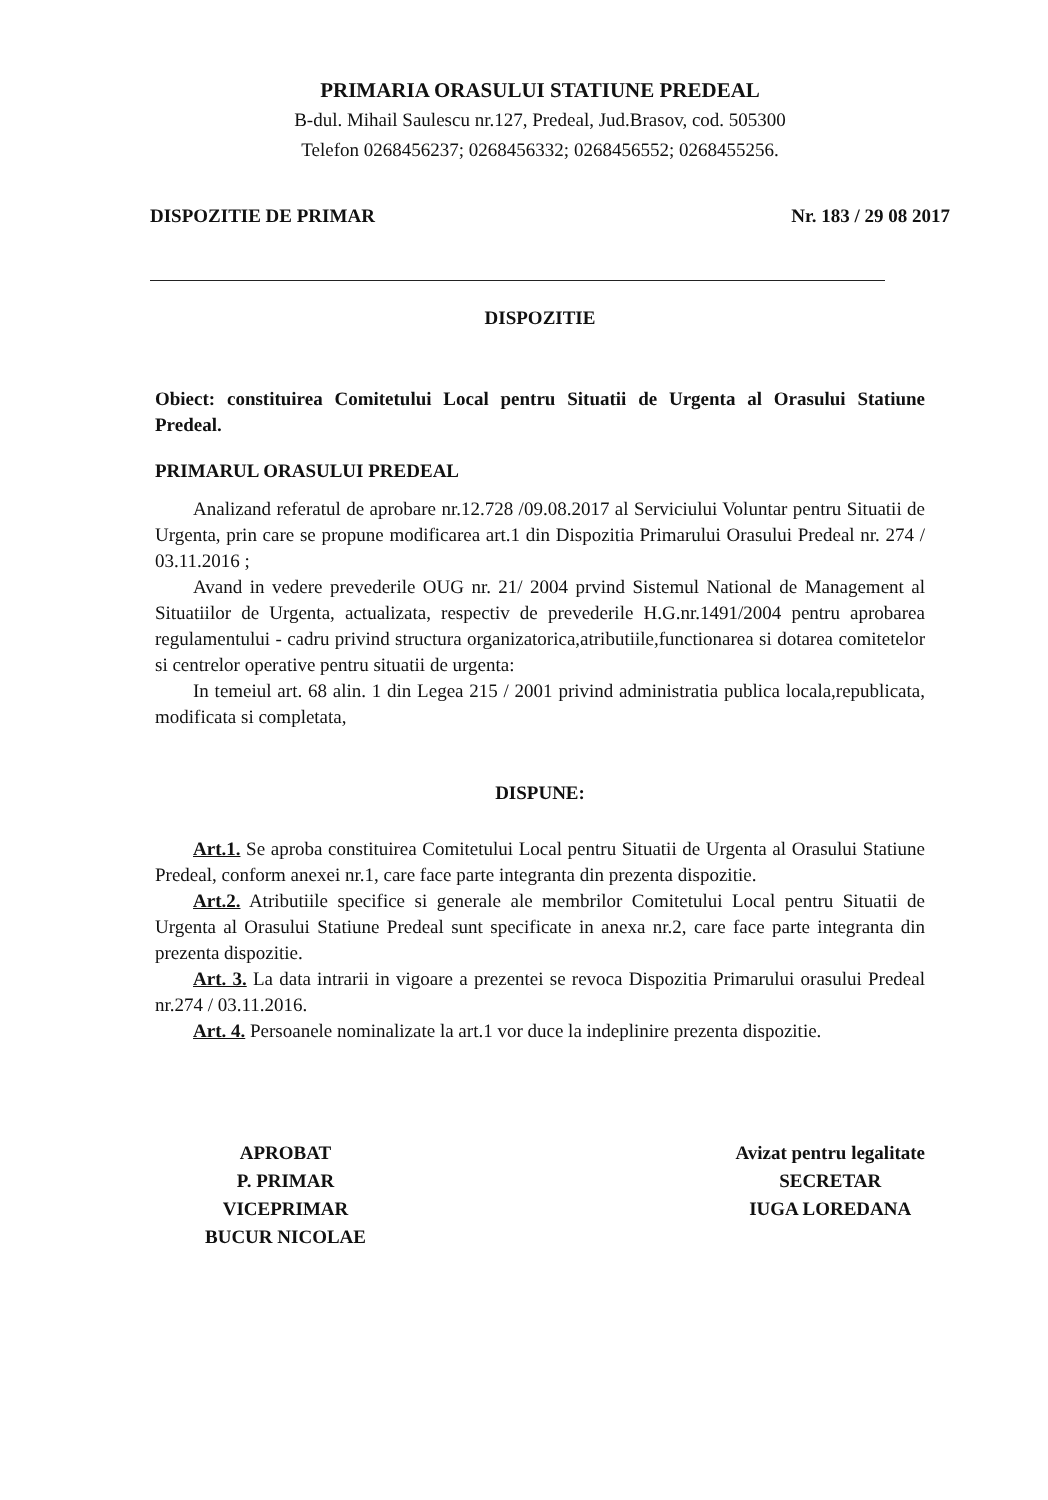PRIMARIA ORASULUI STATIUNE PREDEAL
B-dul. Mihail Saulescu nr.127, Predeal, Jud.Brasov, cod. 505300
Telefon 0268456237; 0268456332; 0268456552; 0268455256.
DISPOZITIE DE PRIMAR Nr. 183 / 29 08 2017
DISPOZITIE
Obiect: constituirea Comitetului Local pentru Situatii de Urgenta al Orasului Statiune Predeal.
PRIMARUL ORASULUI PREDEAL
Analizand referatul de aprobare nr.12.728 /09.08.2017 al Serviciului Voluntar pentru Situatii de Urgenta, prin care se propune modificarea art.1 din Dispozitia Primarului Orasului Predeal nr. 274 / 03.11.2016 ;
Avand in vedere prevederile OUG nr. 21/ 2004 prvind Sistemul National de Management al Situatiilor de Urgenta, actualizata, respectiv de prevederile H.G.nr.1491/2004 pentru aprobarea regulamentului - cadru privind structura organizatorica,atributiile,functionarea si dotarea comitetelor si centrelor operative pentru situatii de urgenta:
In temeiul art. 68 alin. 1 din Legea 215 / 2001 privind administratia publica locala,republicata, modificata si completata,
DISPUNE:
Art.1. Se aproba constituirea Comitetului Local pentru Situatii de Urgenta al Orasului Statiune Predeal, conform anexei nr.1, care face parte integranta din prezenta dispozitie.
Art.2. Atributiile specifice si generale ale membrilor Comitetului Local pentru Situatii de Urgenta al Orasului Statiune Predeal sunt specificate in anexa nr.2, care face parte integranta din prezenta dispozitie.
Art. 3. La data intrarii in vigoare a prezentei se revoca Dispozitia Primarului orasului Predeal nr.274 / 03.11.2016.
Art. 4. Persoanele nominalizate la art.1 vor duce la indeplinire prezenta dispozitie.
APROBAT
P. PRIMAR
VICEPRIMAR
BUCUR NICOLAE
Avizat pentru legalitate
SECRETAR
IUGA LOREDANA